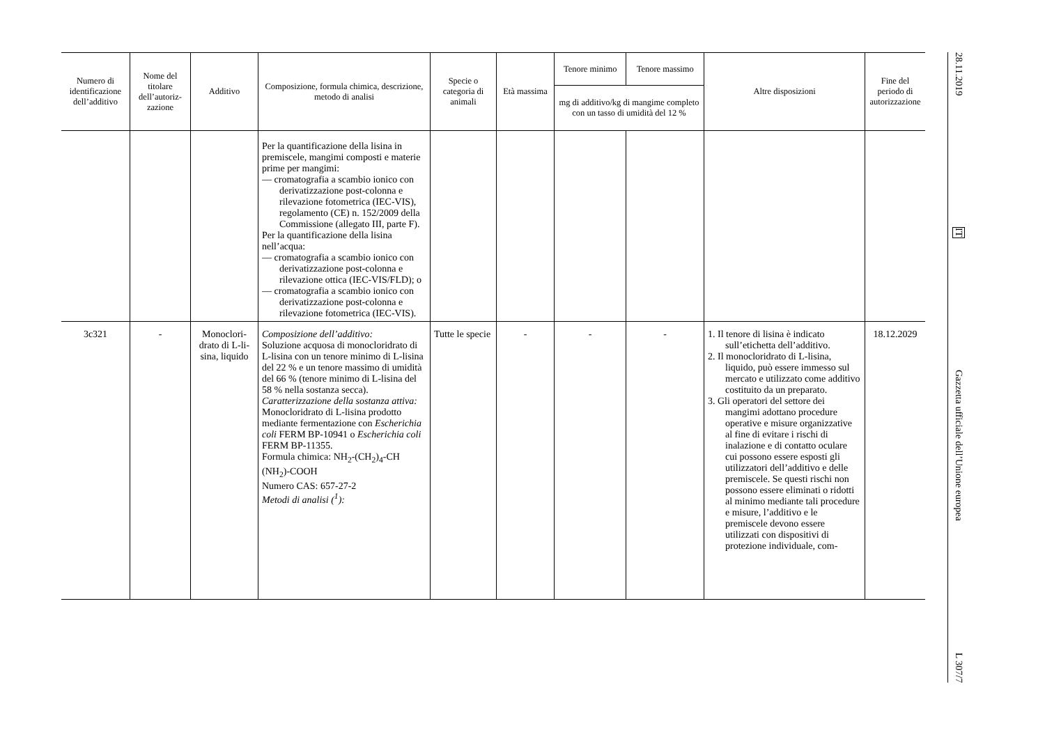| Numero di identificazione dell’additivo | Nome del titolare dell’autoriz-zazione | Additivo | Composizione, formula chimica, descrizione, metodo di analisi | Specie o categoria di animali | Età massima | Tenore minimo | Tenore massimo | Altre disposizioni | Fine del periodo di autorizzazione |
| --- | --- | --- | --- | --- | --- | --- | --- | --- | --- |
| | | | | | | mg di additivo/kg di mangime completo con un tasso di umidità del 12 % | | | |
| | | | Per la quantificazione della lisina in premiscele, mangimi composti e materie prime per mangimi: — cromatografia a scambio ionico con derivatizzazione post-colonna e rilevazione fotometrica (IEC-VIS), regolamento (CE) n. 152/2009 della Commissione (allegato III, parte F). Per la quantificazione della lisina nell’acqua: — cromatografia a scambio ionico con derivatizzazione post-colonna e rilevazione ottica (IEC-VIS/FLD); o — cromatografia a scambio ionico con derivatizzazione post-colonna e rilevazione fotometrica (IEC-VIS). | | | | | | |
| 3c321 | - | Monoclori-drato di L-li-sina, liquido | Composizione dell’additivo: Soluzione acquosa di monocloridrato di L-lisina con un tenore minimo di L-lisina del 22 % e un tenore massimo di umidità del 66 % (tenore minimo di L-lisina del 58 % nella sostanza secca). Caratterizzazione della sostanza attiva: Monocloridrato di L-lisina prodotto mediante fermentazione con Escherichia coli FERM BP-10941 o Escherichia coli FERM BP-11355. Formula chimica: NH<sub>2</sub>-(CH<sub>2</sub>)<sub>4</sub>-CH (NH<sub>2</sub>)-COOH Numero CAS: 657-27-2 Metodi di analisi (<sup>1</sup>): | Tutte le specie | - | - | - | 1. Il tenore di lisina è indicato sull’etichetta dell’additivo. 2. Il monocloridrato di L-lisina, liquido, può essere immesso sul mercato e utilizzato come additivo costituito da un preparato. 3. Gli operatori del settore dei mangimi adottano procedure operative e misure organizzative al fine di evitare i rischi di inalazione e di contatto oculare cui possono essere esposti gli utilizzatori dell’additivo e delle premiscele. Se questi rischi non possono essere eliminati o ridotti al minimo mediante tali procedure e misure, l’additivo e le premiscele devono essere utilizzati con dispositivi di protezione individuale, com- | 18.12.2029 |
28.11.2019
IT
Gazzetta ufficiale dell’Unione europea
L 307/7